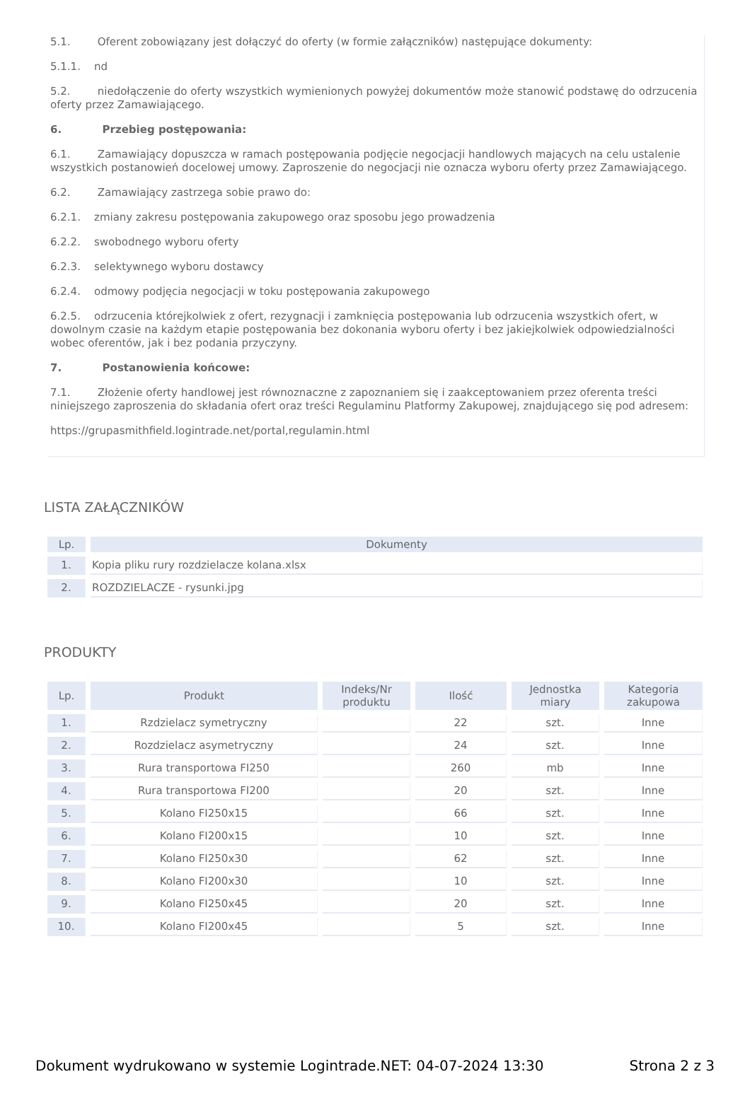5.1. Oferent zobowiązany jest dołączyć do oferty (w formie załączników) następujące dokumenty:
5.1.1. nd
5.2. niedołączenie do oferty wszystkich wymienionych powyżej dokumentów może stanowić podstawę do odrzucenia oferty przez Zamawiającego.
6. Przebieg postępowania:
6.1. Zamawiający dopuszcza w ramach postępowania podjęcie negocjacji handlowych mających na celu ustalenie wszystkich postanowień docelowej umowy. Zaproszenie do negocjacji nie oznacza wyboru oferty przez Zamawiającego.
6.2. Zamawiający zastrzega sobie prawo do:
6.2.1. zmiany zakresu postępowania zakupowego oraz sposobu jego prowadzenia
6.2.2. swobodnego wyboru oferty
6.2.3. selektywnego wyboru dostawcy
6.2.4. odmowy podjęcia negocjacji w toku postępowania zakupowego
6.2.5. odrzucenia którejkolwiek z ofert, rezygnacji i zamknięcia postępowania lub odrzucenia wszystkich ofert, w dowolnym czasie na każdym etapie postępowania bez dokonania wyboru oferty i bez jakiejkolwiek odpowiedzialności wobec oferentów, jak i bez podania przyczyny.
7. Postanowienia końcowe:
7.1. Złożenie oferty handlowej jest równoznaczne z zapoznaniem się i zaakceptowaniem przez oferenta treści niniejszego zaproszenia do składania ofert oraz treści Regulaminu Platformy Zakupowej, znajdującego się pod adresem:
https://grupasmithfield.logintrade.net/portal,regulamin.html
LISTA ZAŁĄCZNIKÓW
| Lp. | Dokumenty |
| --- | --- |
| 1. | Kopia pliku rury rozdzielacze kolana.xlsx |
| 2. | ROZDZIELACZE - rysunki.jpg |
PRODUKTY
| Lp. | Produkt | Indeks/Nr produktu | Ilość | Jednostka miary | Kategoria zakupowa |
| --- | --- | --- | --- | --- | --- |
| 1. | Rzdzielacz symetryczny | | 22 | szt. | Inne |
| 2. | Rozdzielacz asymetryczny | | 24 | szt. | Inne |
| 3. | Rura transportowa FI250 | | 260 | mb | Inne |
| 4. | Rura transportowa FI200 | | 20 | szt. | Inne |
| 5. | Kolano FI250x15 | | 66 | szt. | Inne |
| 6. | Kolano FI200x15 | | 10 | szt. | Inne |
| 7. | Kolano FI250x30 | | 62 | szt. | Inne |
| 8. | Kolano FI200x30 | | 10 | szt. | Inne |
| 9. | Kolano FI250x45 | | 20 | szt. | Inne |
| 10. | Kolano FI200x45 | | 5 | szt. | Inne |
Dokument wydrukowano w systemie Logintrade.NET: 04-07-2024 13:30 Strona 2 z 3